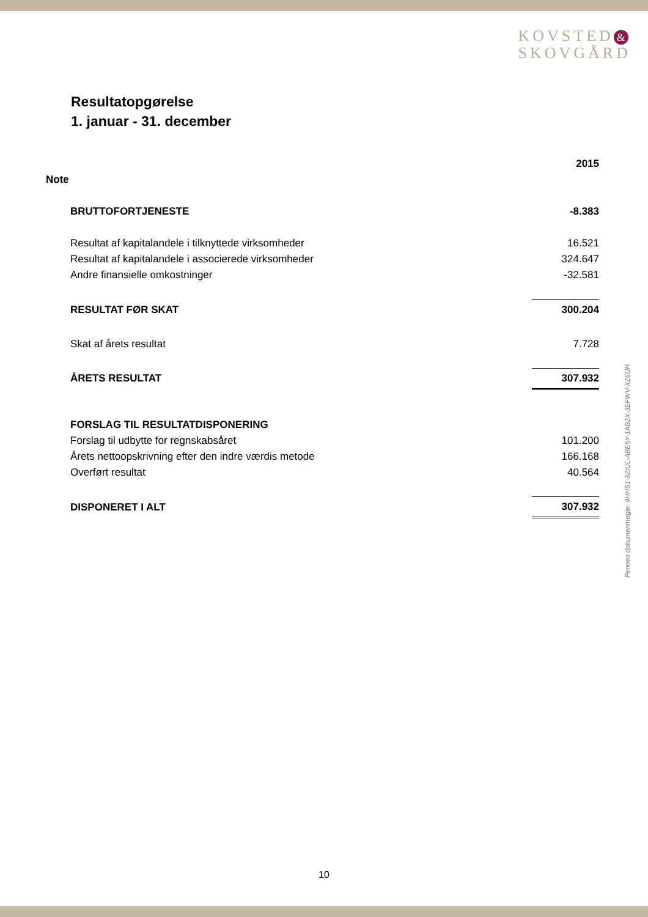KOVSTED &
SKOVGÅRD
Resultatopgørelse
1. januar - 31. december
| | | 2015 |
| Note | | |
| | BRUTTOFORTJENESTE | -8.383 |
| | Resultat af kapitalandele i tilknyttede virksomheder | 16.521 |
| | Resultat af kapitalandele i associerede virksomheder | 324.647 |
| | Andre finansielle omkostninger | -32.581 |
| | RESULTAT FØR SKAT | 300.204 |
| | Skat af årets resultat | 7.728 |
| | ÅRETS RESULTAT | 307.932 |
| | FORSLAG TIL RESULTATDISPONERING | |
| | Forslag til udbytte for regnskabsåret | 101.200 |
| | Årets nettoopskrivning efter den indre værdis metode | 166.168 |
| | Overført resultat | 40.564 |
| | DISPONERET I ALT | 307.932 |
Penneo dokumentnøgle: 4HHS1-3ZIUL-ABE5Y-1AB2X-3EFWV-XZ6UH
10